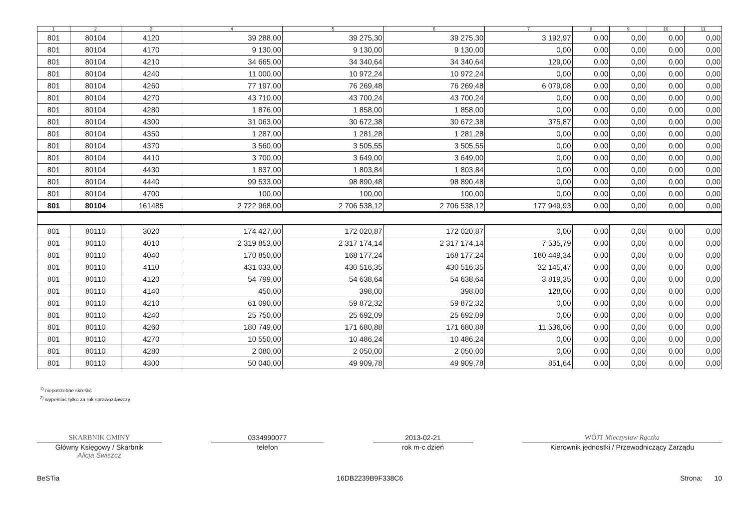| 1 | 2 | 3 | 4 | 5 | 6 | 7 | 8 | 9 | 10 | 11 |
| --- | --- | --- | --- | --- | --- | --- | --- | --- | --- | --- |
| 801 | 80104 | 4120 | 39 288,00 | 39 275,30 | 39 275,30 | 3 192,97 | 0,00 | 0,00 | 0,00 | 0,00 |
| 801 | 80104 | 4170 | 9 130,00 | 9 130,00 | 9 130,00 | 0,00 | 0,00 | 0,00 | 0,00 | 0,00 |
| 801 | 80104 | 4210 | 34 665,00 | 34 340,64 | 34 340,64 | 129,00 | 0,00 | 0,00 | 0,00 | 0,00 |
| 801 | 80104 | 4240 | 11 000,00 | 10 972,24 | 10 972,24 | 0,00 | 0,00 | 0,00 | 0,00 | 0,00 |
| 801 | 80104 | 4260 | 77 197,00 | 76 269,48 | 76 269,48 | 6 079,08 | 0,00 | 0,00 | 0,00 | 0,00 |
| 801 | 80104 | 4270 | 43 710,00 | 43 700,24 | 43 700,24 | 0,00 | 0,00 | 0,00 | 0,00 | 0,00 |
| 801 | 80104 | 4280 | 1 876,00 | 1 858,00 | 1 858,00 | 0,00 | 0,00 | 0,00 | 0,00 | 0,00 |
| 801 | 80104 | 4300 | 31 063,00 | 30 672,38 | 30 672,38 | 375,87 | 0,00 | 0,00 | 0,00 | 0,00 |
| 801 | 80104 | 4350 | 1 287,00 | 1 281,28 | 1 281,28 | 0,00 | 0,00 | 0,00 | 0,00 | 0,00 |
| 801 | 80104 | 4370 | 3 560,00 | 3 505,55 | 3 505,55 | 0,00 | 0,00 | 0,00 | 0,00 | 0,00 |
| 801 | 80104 | 4410 | 3 700,00 | 3 649,00 | 3 649,00 | 0,00 | 0,00 | 0,00 | 0,00 | 0,00 |
| 801 | 80104 | 4430 | 1 837,00 | 1 803,84 | 1 803,84 | 0,00 | 0,00 | 0,00 | 0,00 | 0,00 |
| 801 | 80104 | 4440 | 99 533,00 | 98 890,48 | 98 890,48 | 0,00 | 0,00 | 0,00 | 0,00 | 0,00 |
| 801 | 80104 | 4700 | 100,00 | 100,00 | 100,00 | 0,00 | 0,00 | 0,00 | 0,00 | 0,00 |
| 801 | 80104 | 161485 | 2 722 968,00 | 2 706 538,12 | 2 706 538,12 | 177 949,93 | 0,00 | 0,00 | 0,00 | 0,00 |
| 801 | 80110 | 3020 | 174 427,00 | 172 020,87 | 172 020,87 | 0,00 | 0,00 | 0,00 | 0,00 | 0,00 |
| 801 | 80110 | 4010 | 2 319 853,00 | 2 317 174,14 | 2 317 174,14 | 7 535,79 | 0,00 | 0,00 | 0,00 | 0,00 |
| 801 | 80110 | 4040 | 170 850,00 | 168 177,24 | 168 177,24 | 180 449,34 | 0,00 | 0,00 | 0,00 | 0,00 |
| 801 | 80110 | 4110 | 431 033,00 | 430 516,35 | 430 516,35 | 32 145,47 | 0,00 | 0,00 | 0,00 | 0,00 |
| 801 | 80110 | 4120 | 54 799,00 | 54 638,64 | 54 638,64 | 3 819,35 | 0,00 | 0,00 | 0,00 | 0,00 |
| 801 | 80110 | 4140 | 450,00 | 398,00 | 398,00 | 128,00 | 0,00 | 0,00 | 0,00 | 0,00 |
| 801 | 80110 | 4210 | 61 090,00 | 59 872,32 | 59 872,32 | 0,00 | 0,00 | 0,00 | 0,00 | 0,00 |
| 801 | 80110 | 4240 | 25 750,00 | 25 692,09 | 25 692,09 | 0,00 | 0,00 | 0,00 | 0,00 | 0,00 |
| 801 | 80110 | 4260 | 180 749,00 | 171 680,88 | 171 680,88 | 11 536,06 | 0,00 | 0,00 | 0,00 | 0,00 |
| 801 | 80110 | 4270 | 10 550,00 | 10 486,24 | 10 486,24 | 0,00 | 0,00 | 0,00 | 0,00 | 0,00 |
| 801 | 80110 | 4280 | 2 080,00 | 2 050,00 | 2 050,00 | 0,00 | 0,00 | 0,00 | 0,00 | 0,00 |
| 801 | 80110 | 4300 | 50 040,00 | 49 909,78 | 49 909,78 | 851,64 | 0,00 | 0,00 | 0,00 | 0,00 |
<sup>1)</sup> niepotrzebne skreślić
<sup>2)</sup> wypełniać tylko za rok sprawozdawczy
SKARBNIK GMINY
Główny Księgowy / Skarbnik
Alicja Świszcz
0334990077
telefon
2013-02-21
rok m-c dzień
WÓJT Mieczysław Rączka
Kierownik jednostki / Przewodniczący Zarządu
BeSTia 16DB2239B9F338C6 Strona: 10